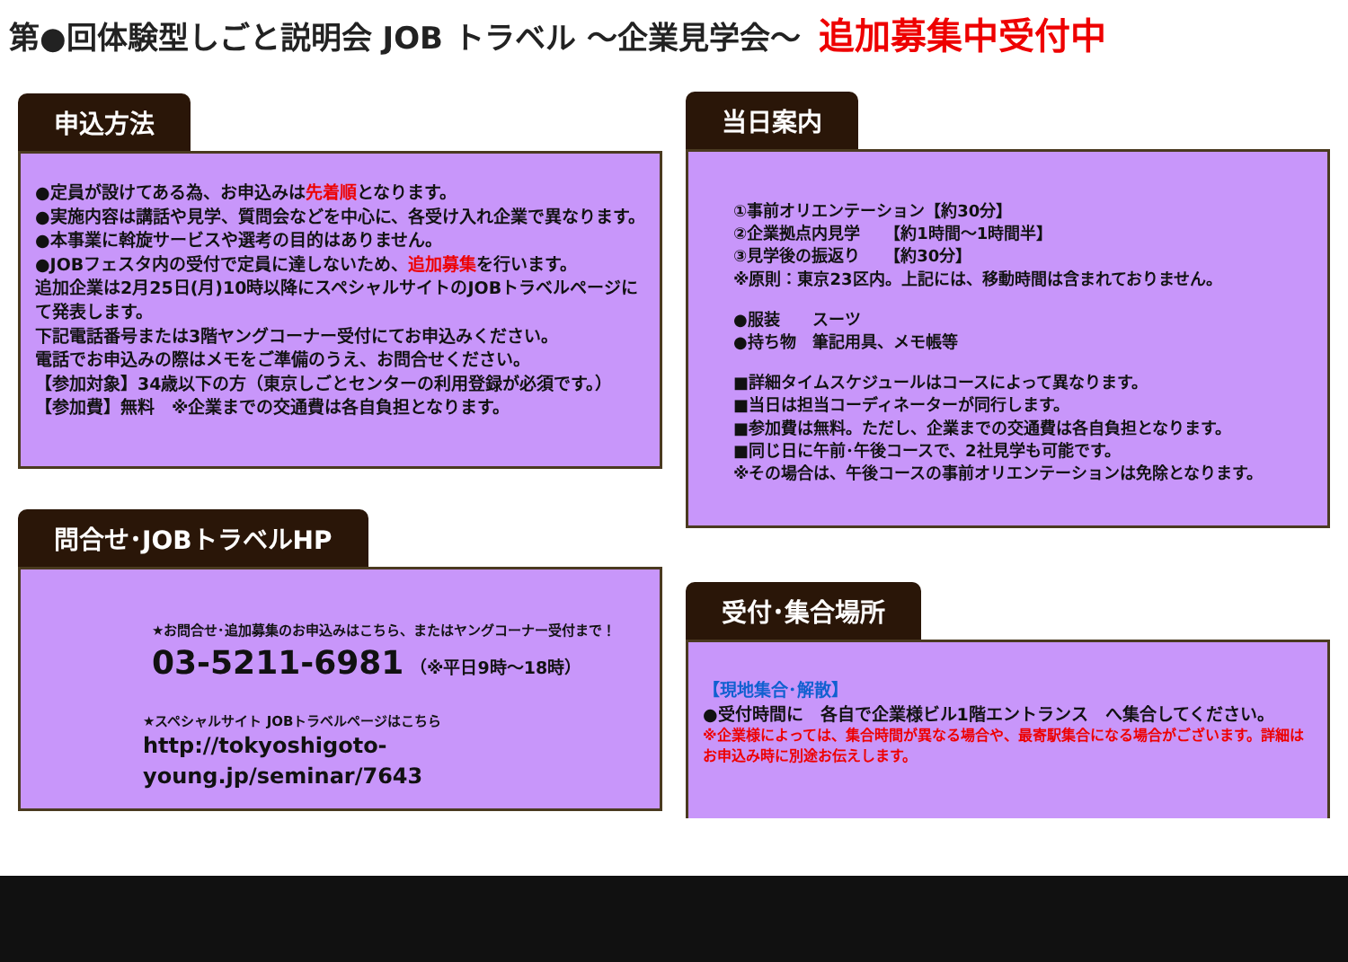第●回体験型しごと説明会 JOB トラベル ～企業見学会～ 追加募集中受付中
申込方法
●定員が設けてある為、お申込みは先着順となります。
●実施内容は講話や見学、質問会などを中心に、各受け入れ企業で異なります。
●本事業に斡旋サービスや選考の目的はありません。
●JOBフェスタ内の受付で定員に達しないため、追加募集を行います。
追加企業は2月25日(月)10時以降にスペシャルサイトのJOBトラベルページにて発表します。
下記電話番号または3階ヤングコーナー受付にてお申込みください。
電話でお申込みの際はメモをご準備のうえ、お問合せください。
【参加対象】34歳以下の方（東京しごとセンターの利用登録が必須です。）
【参加費】無料　※企業までの交通費は各自負担となります。
問合せ･JOBトラベルHP
★お問合せ･追加募集のお申込みはこちら、またはヤングコーナー受付まで！
03-5211-6981 （※平日9時～18時）
★スペシャルサイト JOBトラベルページはこちら
http://tokyoshigoto-young.jp/seminar/7643
当日案内
①事前オリエンテーション【約30分】
②企業拠点内見学　　【約1時間～1時間半】
③見学後の振返り　　【約30分】
※原則：東京23区内。上記には、移動時間は含まれておりません。
●服装　　スーツ
●持ち物　筆記用具、メモ帳等
■詳細タイムスケジュールはコースによって異なります。
■当日は担当コーディネーターが同行します。
■参加費は無料。ただし、企業までの交通費は各自負担となります。
■同じ日に午前･午後コースで、2社見学も可能です。
※その場合は、午後コースの事前オリエンテーションは免除となります。
受付･集合場所
【現地集合･解散】
●受付時間に　各自で企業様ビル1階エントランス　へ集合してください。
※企業様によっては、集合時間が異なる場合や、最寄駅集合になる場合がございます。詳細はお申込み時に別途お伝えします。